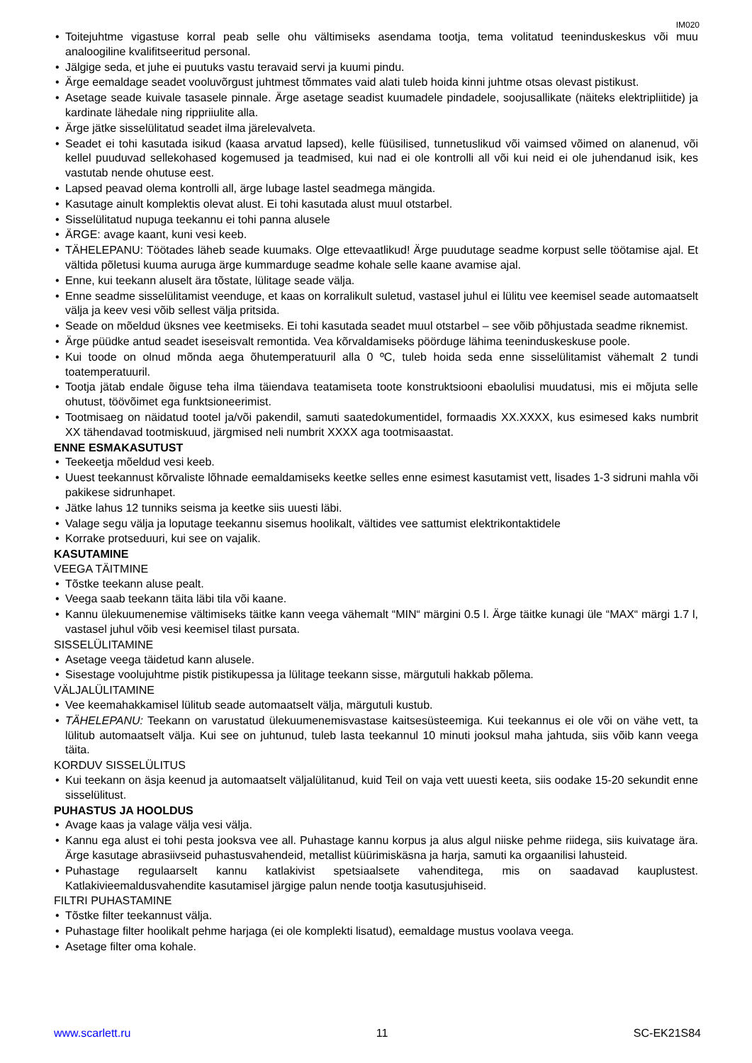IM020
Toitejuhtme vigastuse korral peab selle ohu vältimiseks asendama tootja, tema volitatud teeninduskeskus või muu analoogiline kvalifitseeritud personal.
Jälgige seda, et juhe ei puutuks vastu teravaid servi ja kuumi pindu.
Ärge eemaldage seadet vooluvõrgust juhtmest tõmmates vaid alati tuleb hoida kinni juhtme otsas olevast pistikust.
Asetage seade kuivale tasasele pinnale. Ärge asetage seadist kuumadele pindadele, soojusallikate (näiteks elektripliitide) ja kardinate lähedale ning rippriiulite alla.
Ärge jätke sisselülitatud seadet ilma järelevalveta.
Seadet ei tohi kasutada isikud (kaasa arvatud lapsed), kelle füüsilised, tunnetuslikud või vaimsed võimed on alanenud, või kellel puuduvad sellekohased kogemused ja teadmised, kui nad ei ole kontrolli all või kui neid ei ole juhendanud isik, kes vastutab nende ohutuse eest.
Lapsed peavad olema kontrolli all, ärge lubage lastel seadmega mängida.
Kasutage ainult komplektis olevat alust. Ei tohi kasutada alust muul otstarbel.
Sisselülitatud nupuga teekannu ei tohi panna alusele
ÄRGE: avage kaant, kuni vesi keeb.
TÄHELEPANU: Töötades läheb seade kuumaks. Olge ettevaatlikud! Ärge puudutage seadme korpust selle töötamise ajal. Et vältida põletusi kuuma auruga ärge kummarduge seadme kohale selle kaane avamise ajal.
Enne, kui teekann aluselt ära tõstate, lülitage seade välja.
Enne seadme sisselülitamist veenduge, et kaas on korralikult suletud, vastasel juhul ei lülitu vee keemisel seade automaatselt välja ja keev vesi võib sellest välja pritsida.
Seade on mõeldud üksnes vee keetmiseks. Ei tohi kasutada seadet muul otstarbel – see võib põhjustada seadme riknemist.
Ärge püüdke antud seadet iseseisvalt remontida. Vea kõrvaldamiseks pöörduge lähima teeninduskeskuse poole.
Kui toode on olnud mõnda aega õhutemperatuuril alla 0 ºC, tuleb hoida seda enne sisselülitamist vähemalt 2 tundi toatemperatuuril.
Tootja jätab endale õiguse teha ilma täiendava teatamiseta toote konstruktsiooni ebaolulisi muudatusi, mis ei mõjuta selle ohutust, töövõimet ega funktsioneerimist.
Tootmisaeg on näidatud tootel ja/või pakendil, samuti saatedokumentidel, formaadis XX.XXXX, kus esimesed kaks numbrit XX tähendavad tootmiskuud, järgmised neli numbrit XXXX aga tootmisaastat.
ENNE ESMAKASUTUST
Teekeetja mõeldud vesi keeb.
Uuest teekannust kõrvaliste lõhnade eemaldamiseks keetke selles enne esimest kasutamist vett, lisades 1-3 sidruni mahla või pakikese sidrunhapet.
Jätke lahus 12 tunniks seisma ja keetke siis uuesti läbi.
Valage segu välja ja loputage teekannu sisemus hoolikalt, vältides vee sattumist elektrikontaktidele
Korrake protseduuri, kui see on vajalik.
KASUTAMINE
VEEGA TÄITMINE
Tõstke teekann aluse pealt.
Veega saab teekann täita läbi tila või kaane.
Kannu ülekuumenemise vältimiseks täitke kann veega vähemalt “MIN“ märgini 0.5 l. Ärge täitke kunagi üle “MAX“ märgi 1.7 l, vastasel juhul võib vesi keemisel tilast pursata.
SISSELÜLITAMINE
Asetage veega täidetud kann alusele.
Sisestage voolujuhtme pistik pistikupessa ja lülitage teekann sisse, märgutuli hakkab põlema.
VÄLJALÜLITAMINE
Vee keemahakkamisel lülitub seade automaatselt välja, märgutuli kustub.
TÄHELEPANU: Teekann on varustatud ülekuumenemisvastase kaitsesüsteemiga. Kui teekannus ei ole või on vähe vett, ta lülitub automaatselt välja. Kui see on juhtunud, tuleb lasta teekannul 10 minuti jooksul maha jahtuda, siis võib kann veega täita.
KORDUV SISSELÜLITUS
Kui teekann on äsja keenud ja automaatselt väljalülitanud, kuid Teil on vaja vett uuesti keeta, siis oodake 15-20 sekundit enne sisselülitust.
PUHASTUS JA HOOLDUS
Avage kaas ja valage välja vesi välja.
Kannu ega alust ei tohi pesta jooksva vee all. Puhastage kannu korpus ja alus algul niiske pehme riidega, siis kuivatage ära. Ärge kasutage abrasiivseid puhastusvahendeid, metallist küürimiskäsna ja harja, samuti ka orgaanilisi lahusteid.
Puhastage regulaarselt kannu katlakivist spetsiaalsete vahenditega, mis on saadavad kauplustest. Katlakivieemaldusvahendite kasutamisel järgige palun nende tootja kasutusjuhiseid.
FILTRI PUHASTAMINE
Tõstke filter teekannust välja.
Puhastage filter hoolikalt pehme harjaga (ei ole komplekti lisatud), eemaldage mustus voolava veega.
Asetage filter oma kohale.
www.scarlett.ru 11 SC-EK21S84